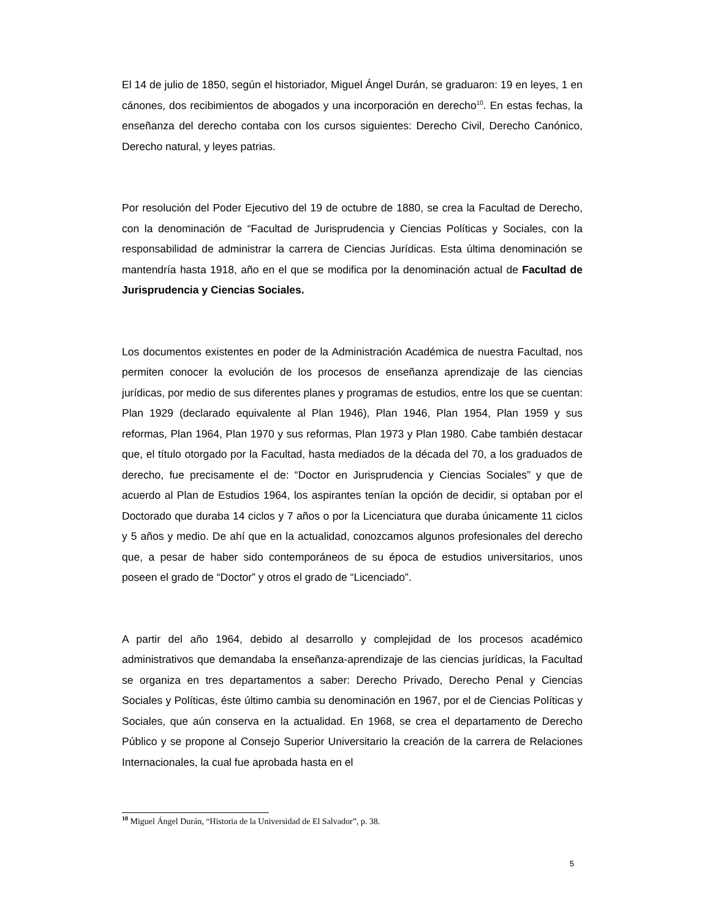El 14 de julio de 1850, según el historiador, Miguel Ángel Durán, se graduaron: 19 en leyes, 1 en cánones, dos recibimientos de abogados y una incorporación en derecho<sup>10</sup>. En estas fechas, la enseñanza del derecho contaba con los cursos siguientes: Derecho Civil, Derecho Canónico, Derecho natural, y leyes patrias.
Por resolución del Poder Ejecutivo del 19 de octubre de 1880, se crea la Facultad de Derecho, con la denominación de “Facultad de Jurisprudencia y Ciencias Políticas y Sociales, con la responsabilidad de administrar la carrera de Ciencias Jurídicas. Esta última denominación se mantendría hasta 1918, año en el que se modifica por la denominación actual de Facultad de Jurisprudencia y Ciencias Sociales.
Los documentos existentes en poder de la Administración Académica de nuestra Facultad, nos permiten conocer la evolución de los procesos de enseñanza aprendizaje de las ciencias jurídicas, por medio de sus diferentes planes y programas de estudios, entre los que se cuentan: Plan 1929 (declarado equivalente al Plan 1946), Plan 1946, Plan 1954, Plan 1959 y sus reformas, Plan 1964, Plan 1970 y sus reformas, Plan 1973 y Plan 1980. Cabe también destacar que, el título otorgado por la Facultad, hasta mediados de la década del 70, a los graduados de derecho, fue precisamente el de: “Doctor en Jurisprudencia y Ciencias Sociales” y que de acuerdo al Plan de Estudios 1964, los aspirantes tenían la opción de decidir, si optaban por el Doctorado que duraba 14 ciclos y 7 años o por la Licenciatura que duraba únicamente 11 ciclos y 5 años y medio. De ahí que en la actualidad, conozcamos algunos profesionales del derecho que, a pesar de haber sido contemporáneos de su época de estudios universitarios, unos poseen el grado de “Doctor” y otros el grado de “Licenciado”.
A partir del año 1964, debido al desarrollo y complejidad de los procesos académico administrativos que demandaba la enseñanza-aprendizaje de las ciencias jurídicas, la Facultad se organiza en tres departamentos a saber: Derecho Privado, Derecho Penal y Ciencias Sociales y Políticas, éste último cambia su denominación en 1967, por el de Ciencias Políticas y Sociales, que aún conserva en la actualidad. En 1968, se crea el departamento de Derecho Público y se propone al Consejo Superior Universitario la creación de la carrera de Relaciones Internacionales, la cual fue aprobada hasta en el
<sup>10</sup> Miguel Ángel Durán, “Historia de la Universidad de El Salvador”, p. 38.
5